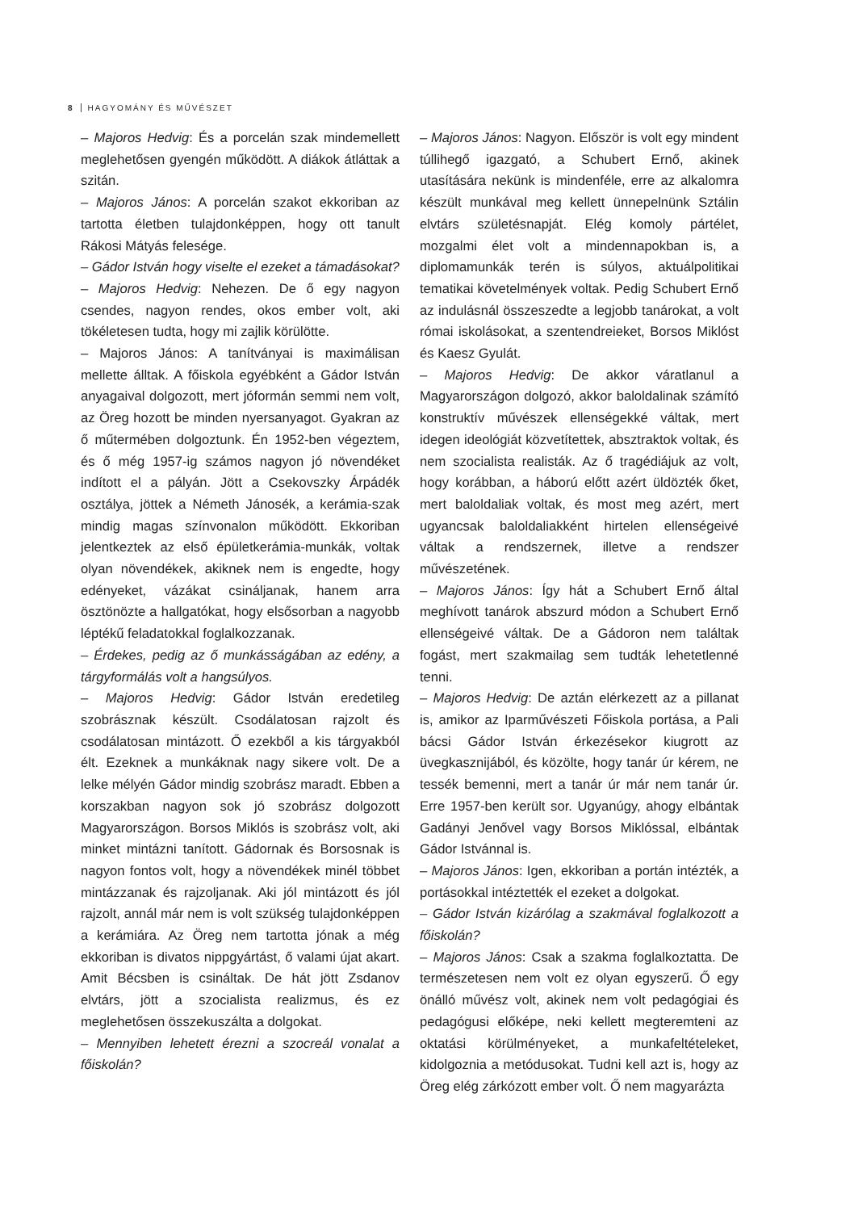8 HAGYOMÁNY ÉS MŰVÉSZET
– Majoros Hedvig: És a porcelán szak mindemellett meglehetősen gyengén működött. A diákok átláttak a szitán.
– Majoros János: A porcelán szakot ekkoriban az tartotta életben tulajdonképpen, hogy ott tanult Rákosi Mátyás felesége.
– Gádor István hogy viselte el ezeket a támadásokat?
– Majoros Hedvig: Nehezen. De ő egy nagyon csendes, nagyon rendes, okos ember volt, aki tökéletesen tudta, hogy mi zajlik körülötte.
– Majoros János: A tanítványai is maximálisan mellette álltak. A főiskola egyébként a Gádor István anyagaival dolgozott, mert jóformán semmi nem volt, az Öreg hozott be minden nyersanyagot. Gyakran az ő műtermében dolgoztunk. Én 1952-ben végeztem, és ő még 1957-ig számos nagyon jó növendéket indított el a pályán. Jött a Csekovszky Árpádék osztálya, jöttek a Németh Jánosék, a kerámia-szak mindig magas színvonalon működött. Ekkoriban jelentkeztek az első épületkerámia-munkák, voltak olyan növendékek, akiknek nem is engedte, hogy edényeket, vázákat csináljanak, hanem arra ösztönözte a hallgatókat, hogy elsősorban a nagyobb léptékű feladatokkal foglalkozzanak.
– Érdekes, pedig az ő munkásságában az edény, a tárgyformálás volt a hangsúlyos.
– Majoros Hedvig: Gádor István eredetileg szobrásznak készült. Csodálatosan rajzolt és csodálatosan mintázott. Ő ezekből a kis tárgyakból élt. Ezeknek a munkáknak nagy sikere volt. De a lelke mélyén Gádor mindig szobrász maradt. Ebben a korszakban nagyon sok jó szobrász dolgozott Magyarországon. Borsos Miklós is szobrász volt, aki minket mintázni tanított. Gádornak és Borsosnak is nagyon fontos volt, hogy a növendékek minél többet mintázzanak és rajzoljanak. Aki jól mintázott és jól rajzolt, annál már nem is volt szükség tulajdonképpen a kerámiára. Az Öreg nem tartotta jónak a még ekkoriban is divatos nippgyártást, ő valami újat akart. Amit Bécsben is csináltak. De hát jött Zsdanov elvtárs, jött a szocialista realizmus, és ez meglehetősen összekuszálta a dolgokat.
– Mennyiben lehetett érezni a szocreál vonalat a főiskolán?
– Majoros János: Nagyon. Először is volt egy mindent túllihegő igazgató, a Schubert Ernő, akinek utasítására nekünk is mindenféle, erre az alkalomra készült munkával meg kellett ünnepelnünk Sztálin elvtárs születésnapját. Elég komoly pártélet, mozgalmi élet volt a mindennapokban is, a diplomamunkák terén is súlyos, aktuálpolitikai tematikai követelmények voltak. Pedig Schubert Ernő az indulásnál összeszedte a legjobb tanárokat, a volt római iskolásokat, a szentendreieket, Borsos Miklóst és Kaesz Gyulát.
– Majoros Hedvig: De akkor váratlanul a Magyarországon dolgozó, akkor baloldalinak számító konstruktív művészek ellenségekké váltak, mert idegen ideológiát közvetítettek, absztraktok voltak, és nem szocialista realisták. Az ő tragédiájuk az volt, hogy korábban, a háború előtt azért üldözték őket, mert baloldaliak voltak, és most meg azért, mert ugyancsak baloldaliakként hirtelen ellenségeivé váltak a rendszernek, illetve a rendszer művészetének.
– Majoros János: Így hát a Schubert Ernő által meghívott tanárok abszurd módon a Schubert Ernő ellenségeivé váltak. De a Gádoron nem találtak fogást, mert szakmailag sem tudták lehetetlenné tenni.
– Majoros Hedvig: De aztán elérkezett az a pillanat is, amikor az Iparművészeti Főiskola portása, a Pali bácsi Gádor István érkezésekor kiugrott az üvegkasznijából, és közölte, hogy tanár úr kérem, ne tessék bemenni, mert a tanár úr már nem tanár úr. Erre 1957-ben került sor. Ugyanúgy, ahogy elbántak Gadányi Jenővel vagy Borsos Miklóssal, elbántak Gádor Istvánnal is.
– Majoros János: Igen, ekkoriban a portán intézték, a portásokkal intéztették el ezeket a dolgokat.
– Gádor István kizárólag a szakmával foglalkozott a főiskolán?
– Majoros János: Csak a szakma foglalkoztatta. De természetesen nem volt ez olyan egyszerű. Ő egy önálló művész volt, akinek nem volt pedagógiai és pedagógusi előképe, neki kellett megteremteni az oktatási körülményeket, a munkafeltételeket, kidolgoznia a metódusokat. Tudni kell azt is, hogy az Öreg elég zárkózott ember volt. Ő nem magyarázta